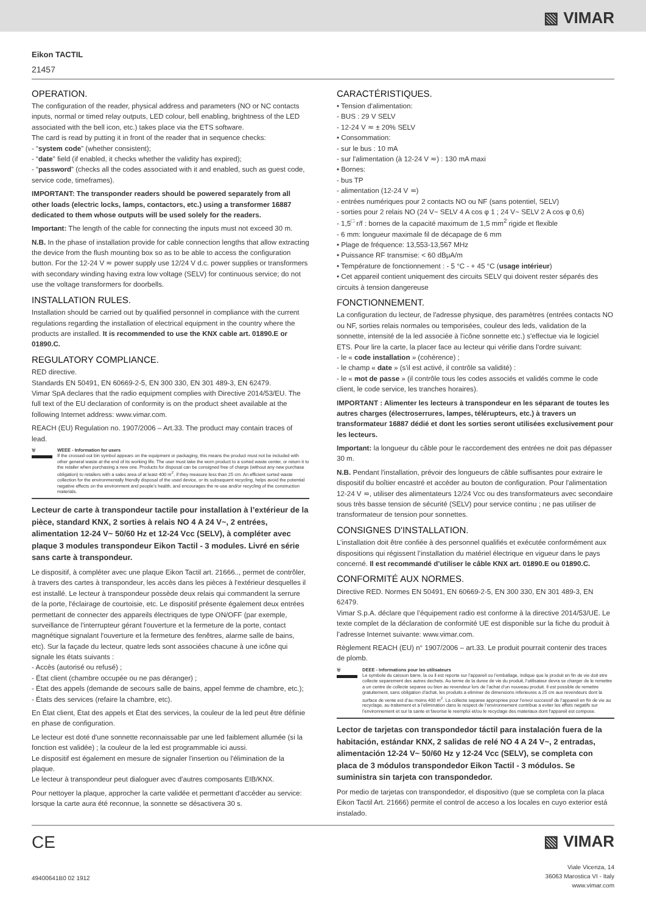▧ VIMAR
Eikon TACTIL
21457
OPERATION.
The configuration of the reader, physical address and parameters (NO or NC contacts inputs, normal or timed relay outputs, LED colour, bell enabling, brightness of the LED associated with the bell icon, etc.) takes place via the ETS software.
The card is read by putting it in front of the reader that in sequence checks:
- “system code” (whether consistent);
- “date” field (if enabled, it checks whether the validity has expired);
- “password” (checks all the codes associated with it and enabled, such as guest code, service code, timeframes).
IMPORTANT: The transponder readers should be powered separately from all other loads (electric locks, lamps, contactors, etc.) using a transformer 16887 dedicated to them whose outputs will be used solely for the readers.
Important: The length of the cable for connecting the inputs must not exceed 30 m.
N.B. In the phase of installation provide for cable connection lengths that allow extracting the device from the flush mounting box so as to be able to access the configuration button. For the 12-24 V ≂ power supply use 12/24 V d.c. power supplies or transformers with secondary winding having extra low voltage (SELV) for continuous service; do not use the voltage transformers for doorbells.
INSTALLATION RULES.
Installation should be carried out by qualified personnel in compliance with the current regulations regarding the installation of electrical equipment in the country where the products are installed. It is recommended to use the KNX cable art. 01890.E or 01890.C.
REGULATORY COMPLIANCE.
RED directive.
Standards EN 50491, EN 60669-2-5, EN 300 330, EN 301 489-3, EN 62479.
Vimar SpA declares that the radio equipment complies with Directive 2014/53/EU. The full text of the EU declaration of conformity is on the product sheet available at the following Internet address: www.vimar.com.
REACH (EU) Regulation no. 1907/2006 – Art.33. The product may contain traces of lead.
🗑 WEEE - Information for users
If the crossed-out bin symbol appears on the equipment or packaging, this means the product must not be included with other general waste at the end of its working life. The user must take the worn product to a sorted waste center, or return it to the retailer when purchasing a new one. Products for disposal can be consigned free of charge (without any new purchase obligation) to retailers with a sales area of at least 400 m<sup>2</sup>, if they measure less than 25 cm. An efficient sorted waste collection for the environmentally friendly disposal of the used device, or its subsequent recycling, helps avoid the potential negative effects on the environment and people’s health, and encourages the re-use and/or recycling of the construction materials.
Lecteur de carte à transpondeur tactile pour installation à l’extérieur de la pièce, standard KNX, 2 sorties à relais NO 4 A 24 V~, 2 entrées, alimentation 12-24 V~ 50/60 Hz et 12-24 Vcc (SELV), à compléter avec plaque 3 modules transpondeur Eikon Tactil - 3 modules. Livré en série sans carte à transpondeur.
Le dispositif, à compléter avec une plaque Eikon Tactil art. 21666.., permet de contrôler, à travers des cartes à transpondeur, les accès dans les pièces à l'extérieur desquelles il est installé. Le lecteur à transpondeur possède deux relais qui commandent la serrure de la porte, l'éclairage de courtoisie, etc. Le dispositif présente également deux entrées permettant de connecter des appareils électriques de type ON/OFF (par exemple, surveillance de l'interrupteur gérant l'ouverture et la fermeture de la porte, contact magnétique signalant l'ouverture et la fermeture des fenêtres, alarme salle de bains, etc). Sur la façade du lecteur, quatre leds sont associées chacune à une icône qui signale les états suivants :
- Accès (autorisé ou refusé) ;
- État client (chambre occupée ou ne pas déranger) ;
- État des appels (demande de secours salle de bains, appel femme de chambre, etc.);
- États des services (refaire la chambre, etc).
En État client, État des appels et État des services, la couleur de la led peut être définie en phase de configuration.
Le lecteur est doté d'une sonnette reconnaissable par une led faiblement allumée (si la fonction est validée) ; la couleur de la led est programmable ici aussi.
Le dispositif est également en mesure de signaler l'insertion ou l'élimination de la plaque.
Le lecteur à transpondeur peut dialoguer avec d'autres composants EIB/KNX.
Pour nettoyer la plaque, approcher la carte validée et permettant d'accéder au service: lorsque la carte aura été reconnue, la sonnette se désactivera 30 s.
CARACTÉRISTIQUES.
• Tension d'alimentation:
- BUS : 29 V SELV
- 12-24 V ≂ ± 20% SELV
• Consommation:
- sur le bus : 10 mA
- sur l'alimentation (à 12-24 V ≂) : 130 mA maxi
• Bornes:
- bus TP
- alimentation (12-24 V ≂)
- entrées numériques pour 2 contacts NO ou NF (sans potentiel, SELV)
- sorties pour 2 relais NO (24 V~ SELV 4 A cos φ 1 ; 24 V~ SELV 2 A cos φ 0,6)
- 1,5<sup>□</sup> r/f : bornes de la capacité maximum de 1,5 mm<sup>2</sup> rigide et flexible
- 6 mm: longueur maximale fil de décapage de 6 mm
• Plage de fréquence: 13,553-13,567 MHz
• Puissance RF transmise: < 60 dBμA/m
• Température de fonctionnement : - 5 °C - + 45 °C (usage intérieur)
• Cet appareil contient uniquement des circuits SELV qui doivent rester séparés des circuits à tension dangereuse
FONCTIONNEMENT.
La configuration du lecteur, de l'adresse physique, des paramètres (entrées contacts NO ou NF, sorties relais normales ou temporisées, couleur des leds, validation de la sonnette, intensité de la led associée à l'icône sonnette etc.) s'effectue via le logiciel ETS. Pour lire la carte, la placer face au lecteur qui vérifie dans l'ordre suivant:
- le « code installation » (cohérence) ;
- le champ « date » (s'il est activé, il contrôle sa validité) :
- le « mot de passe » (il contrôle tous les codes associés et validés comme le code client, le code service, les tranches horaires).
IMPORTANT : Alimenter les lecteurs à transpondeur en les séparant de toutes les autres charges (électroserrures, lampes, télérupteurs, etc.) à travers un transformateur 16887 dédié et dont les sorties seront utilisées exclusivement pour les lecteurs.
Important: la longueur du câble pour le raccordement des entrées ne doit pas dépasser 30 m.
N.B. Pendant l'installation, prévoir des longueurs de câble suffisantes pour extraire le dispositif du boîtier encastré et accéder au bouton de configuration. Pour l'alimentation 12-24 V ≂, utiliser des alimentateurs 12/24 Vcc ou des transformateurs avec secondaire sous très basse tension de sécurité (SELV) pour service continu ; ne pas utiliser de transformateur de tension pour sonnettes.
CONSIGNES D'INSTALLATION.
L’installation doit être confiée à des personnel qualifiés et exécutée conformément aux dispositions qui régissent l’installation du matériel électrique en vigueur dans le pays concerné. Il est recommandé d’utiliser le câble KNX art. 01890.E ou 01890.C.
CONFORMITÉ AUX NORMES.
Directive RED. Normes EN 50491, EN 60669-2-5, EN 300 330, EN 301 489-3, EN 62479.
Vimar S.p.A. déclare que l’équipement radio est conforme à la directive 2014/53/UE. Le texte complet de la déclaration de conformité UE est disponible sur la fiche du produit à l’adresse Internet suivante: www.vimar.com.
Règlement REACH (EU) n° 1907/2006 – art.33. Le produit pourrait contenir des traces de plomb.
🗑 DEEE - Informations pour les utilisateurs
Le symbole du caisson barre, la ou il est reporte sur l’appareil ou l’emballage, indique que le produit en fin de vie doit etre collecte separement des autres dechets. Au terme de la duree de vie du produit, l’utilisateur devra se charger de le remettre a un centre de collecte separee ou bien au revendeur lors de l’achat d’un nouveau produit. Il est possible de remettre gratuitement, sans obligation d’achat, les produits a eliminer de dimensions inferieures a 25 cm aux revendeurs dont la surface de vente est d’au moins 400 m<sup>2</sup>. La collecte separee appropriee pour l’envoi successif de l’appareil en fin de vie au recyclage, au traitement et a l’elimination dans le respect de l’environnement contribue a eviter les effets negatifs sur l’environnement et sur la sante et favorise le reemploi et/ou le recyclage des materiaux dont l’appareil est compose.
Lector de tarjetas con transpondedor táctil para instalación fuera de la habitación, estándar KNX, 2 salidas de relé NO 4 A 24 V~, 2 entradas, alimentación 12-24 V~ 50/60 Hz y 12-24 Vcc (SELV), se completa con placa de 3 módulos transpondedor Eikon Tactil - 3 módulos. Se suministra sin tarjeta con transpondedor.
Por medio de tarjetas con transpondedor, el dispositivo (que se completa con la placa Eikon Tactil Art. 21666) permite el control de acceso a los locales en cuyo exterior está instalado.
CE
49400641B0 02 1912
▧ VIMAR
Viale Vicenza, 14
36063 Marostica VI - Italy
www.vimar.com